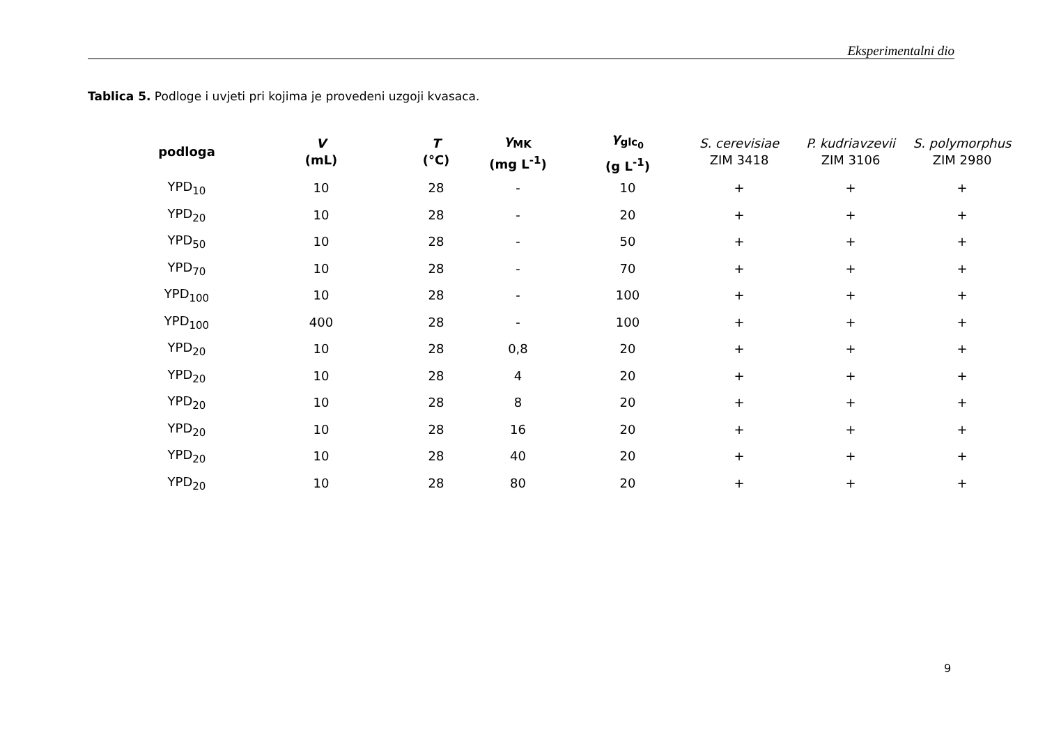Eksperimentalni dio
Tablica 5. Podloge i uvjeti pri kojima je provedeni uzgoji kvasaca.
| podloga | V (mL) | T (°C) | γ<sub>MK</sub> (mg L<sup>-1</sup>) | γ<sub>glc<sub>0</sub></sub> (g L<sup>-1</sup>) | S. cerevisiae ZIM 3418 | P. kudriavzevii ZIM 3106 | S. polymorphus ZIM 2980 |
| --- | --- | --- | --- | --- | --- | --- | --- |
| YPD<sub>10</sub> | 10 | 28 | - | 10 | + | + | + |
| YPD<sub>20</sub> | 10 | 28 | - | 20 | + | + | + |
| YPD<sub>50</sub> | 10 | 28 | - | 50 | + | + | + |
| YPD<sub>70</sub> | 10 | 28 | - | 70 | + | + | + |
| YPD<sub>100</sub> | 10 | 28 | - | 100 | + | + | + |
| YPD<sub>100</sub> | 400 | 28 | - | 100 | + | + | + |
| YPD<sub>20</sub> | 10 | 28 | 0,8 | 20 | + | + | + |
| YPD<sub>20</sub> | 10 | 28 | 4 | 20 | + | + | + |
| YPD<sub>20</sub> | 10 | 28 | 8 | 20 | + | + | + |
| YPD<sub>20</sub> | 10 | 28 | 16 | 20 | + | + | + |
| YPD<sub>20</sub> | 10 | 28 | 40 | 20 | + | + | + |
| YPD<sub>20</sub> | 10 | 28 | 80 | 20 | + | + | + |
9